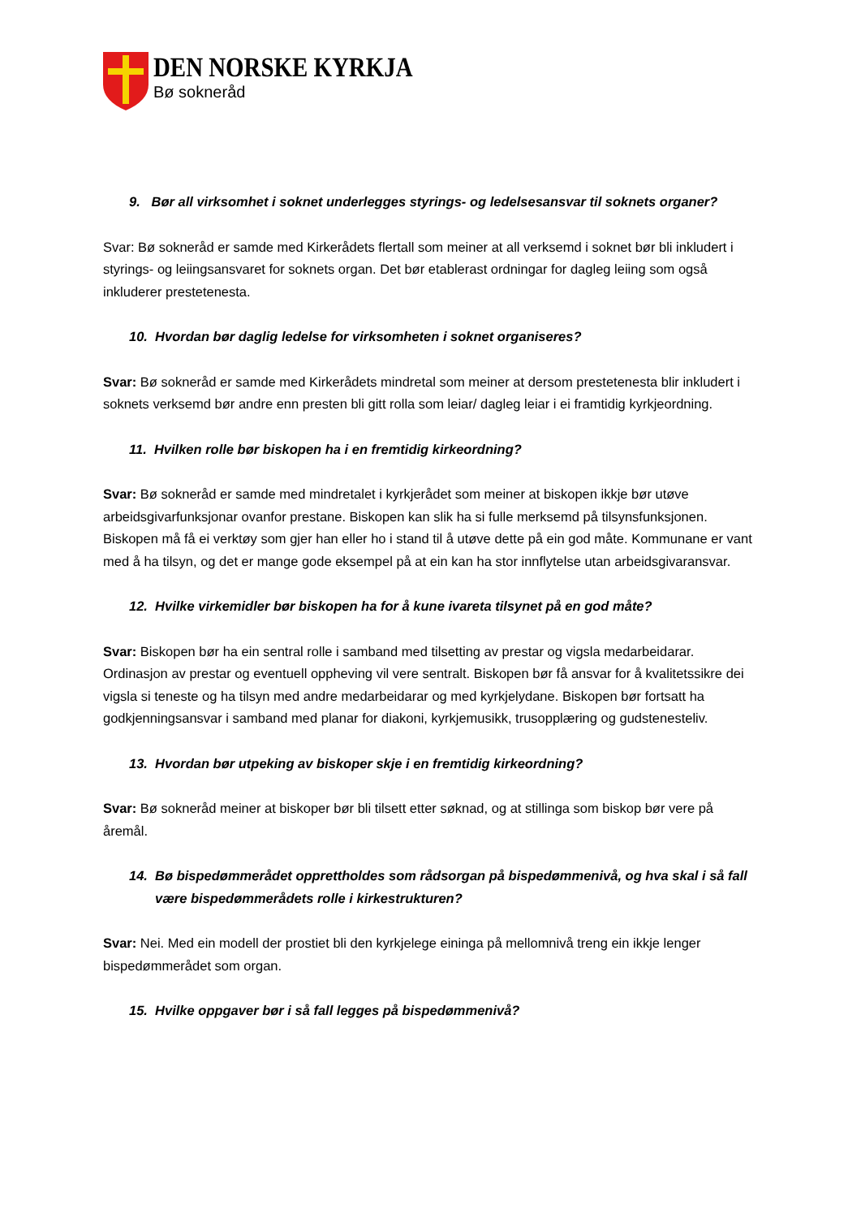DEN NORSKE KYRKJA
Bø sokneråd
9. Bør all virksomhet i soknet underlegges styrings- og ledelsesansvar til soknets organer?
Svar: Bø sokneråd er samde med Kirkerådets flertall som meiner at all verksemd i soknet bør bli inkludert i styrings- og leiingsansvaret for soknets organ. Det bør etablerast ordningar for dagleg leiing som også inkluderer prestetenesta.
10. Hvordan bør daglig ledelse for virksomheten i soknet organiseres?
Svar: Bø sokneråd er samde med Kirkerådets mindretal som meiner at dersom prestetenesta blir inkludert i soknets verksemd bør andre enn presten bli gitt rolla som leiar/ dagleg leiar i ei framtidig kyrkjeordning.
11. Hvilken rolle bør biskopen ha i en fremtidig kirkeordning?
Svar: Bø sokneråd er samde med mindretalet i kyrkjerådet som meiner at biskopen ikkje bør utøve arbeidsgivarfunksjonar ovanfor prestane. Biskopen kan slik ha si fulle merksemd på tilsynsfunksjonen. Biskopen må få ei verktøy som gjer han eller ho i stand til å utøve dette på ein god måte. Kommunane er vant med å ha tilsyn, og det er mange gode eksempel på at ein kan ha stor innflytelse utan arbeidsgivaransvar.
12. Hvilke virkemidler bør biskopen ha for å kune ivareta tilsynet på en god måte?
Svar: Biskopen bør ha ein sentral rolle i samband med tilsetting av prestar og vigsla medarbeidarar. Ordinasjon av prestar og eventuell oppheving vil vere sentralt. Biskopen bør få ansvar for å kvalitetssikre dei vigsla si teneste og ha tilsyn med andre medarbeidarar og med kyrkjelydane. Biskopen bør fortsatt ha godkjenningsansvar i samband med planar for diakoni, kyrkjemusikk, trusopplæring og gudstenesteliv.
13. Hvordan bør utpeking av biskoper skje i en fremtidig kirkeordning?
Svar: Bø sokneråd meiner at biskoper bør bli tilsett etter søknad, og at stillinga som biskop bør vere på åremål.
14. Bø bispedømmerådet opprettholdes som rådsorgan på bispedømmenivå, og hva skal i så fall være bispedømmerådets rolle i kirkestrukturen?
Svar: Nei. Med ein modell der prostiet bli den kyrkjelege eininga på mellomnivå treng ein ikkje lenger bispedømmerådet som organ.
15. Hvilke oppgaver bør i så fall legges på bispedømmenivå?